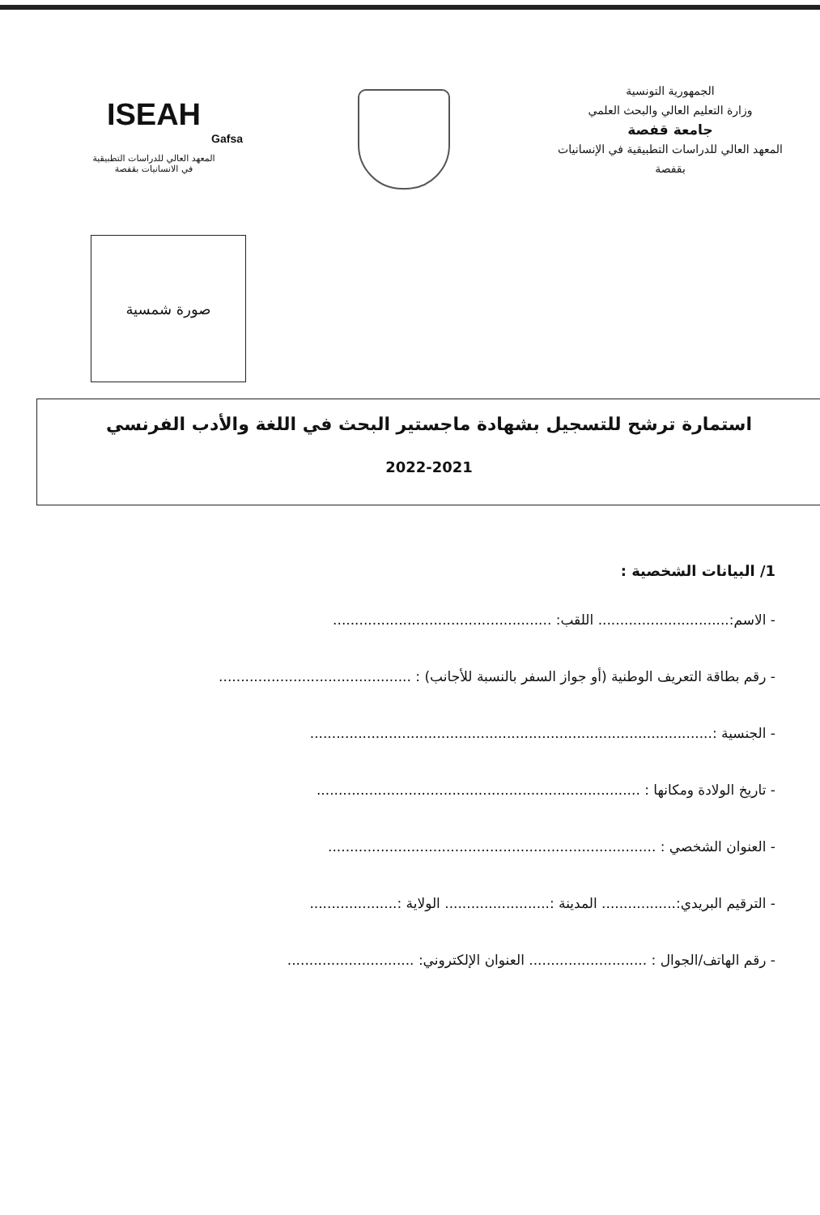الجمهورية التونسية
وزارة التعليم العالي والبحث العلمي
جامعة قفصة
المعهد العالي للدراسات التطبيقية في الإنسانيات
بقفصة
ISEAH
Gafsa
المعهد العالي للدراسات التطبيقية
في الانسانيات بقفصة
صورة شمسية
استمارة ترشح للتسجيل بشهادة ماجستير البحث في اللغة والأدب الفرنسي
2022-2021
1/ البيانات الشخصية :
- الاسم:.............................. اللقب: ..................................................
- رقم بطاقة التعريف الوطنية (أو جواز السفر بالنسبة للأجانب) : ............................................
- الجنسية :............................................................................................
- تاريخ الولادة ومكانها : ..........................................................................
- العنوان الشخصي : ...........................................................................
- الترقيم البريدي:................. المدينة :........................ الولاية :....................
- رقم الهاتف/الجوال : ........................... العنوان الإلكتروني: .............................